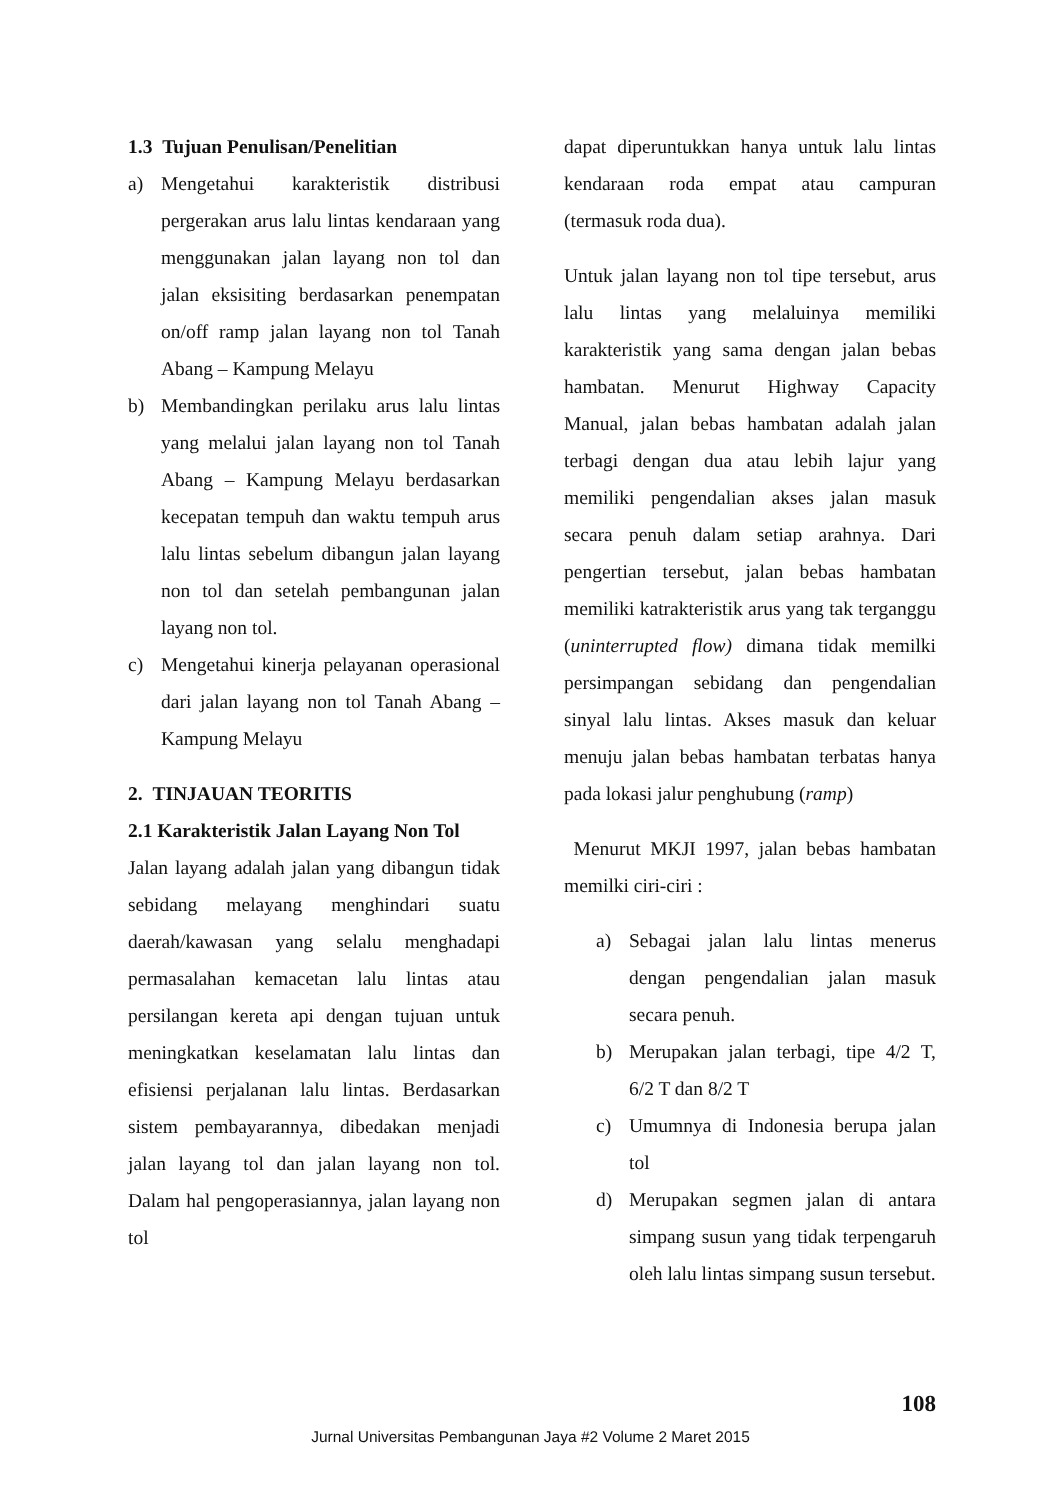1.3 Tujuan Penulisan/Penelitian
a) Mengetahui karakteristik distribusi pergerakan arus lalu lintas kendaraan yang menggunakan jalan layang non tol dan jalan eksisiting berdasarkan penempatan on/off ramp jalan layang non tol Tanah Abang – Kampung Melayu
b) Membandingkan perilaku arus lalu lintas yang melalui jalan layang non tol Tanah Abang – Kampung Melayu berdasarkan kecepatan tempuh dan waktu tempuh arus lalu lintas sebelum dibangun jalan layang non tol dan setelah pembangunan jalan layang non tol.
c) Mengetahui kinerja pelayanan operasional dari jalan layang non tol Tanah Abang – Kampung Melayu
2. TINJAUAN TEORITIS
2.1 Karakteristik Jalan Layang Non Tol
Jalan layang adalah jalan yang dibangun tidak sebidang melayang menghindari suatu daerah/kawasan yang selalu menghadapi permasalahan kemacetan lalu lintas atau persilangan kereta api dengan tujuan untuk meningkatkan keselamatan lalu lintas dan efisiensi perjalanan lalu lintas. Berdasarkan sistem pembayarannya, dibedakan menjadi jalan layang tol dan jalan layang non tol. Dalam hal pengoperasiannya, jalan layang non tol
dapat diperuntukkan hanya untuk lalu lintas kendaraan roda empat atau campuran (termasuk roda dua).
Untuk jalan layang non tol tipe tersebut, arus lalu lintas yang melaluinya memiliki karakteristik yang sama dengan jalan bebas hambatan. Menurut Highway Capacity Manual, jalan bebas hambatan adalah jalan terbagi dengan dua atau lebih lajur yang memiliki pengendalian akses jalan masuk secara penuh dalam setiap arahnya. Dari pengertian tersebut, jalan bebas hambatan memiliki katrakteristik arus yang tak terganggu (uninterrupted flow) dimana tidak memilki persimpangan sebidang dan pengendalian sinyal lalu lintas. Akses masuk dan keluar menuju jalan bebas hambatan terbatas hanya pada lokasi jalur penghubung (ramp)
Menurut MKJI 1997, jalan bebas hambatan memilki ciri-ciri :
a) Sebagai jalan lalu lintas menerus dengan pengendalian jalan masuk secara penuh.
b) Merupakan jalan terbagi, tipe 4/2 T, 6/2 T dan 8/2 T
c) Umumnya di Indonesia berupa jalan tol
d) Merupakan segmen jalan di antara simpang susun yang tidak terpengaruh oleh lalu lintas simpang susun tersebut.
108
Jurnal Universitas Pembangunan Jaya #2 Volume 2 Maret 2015